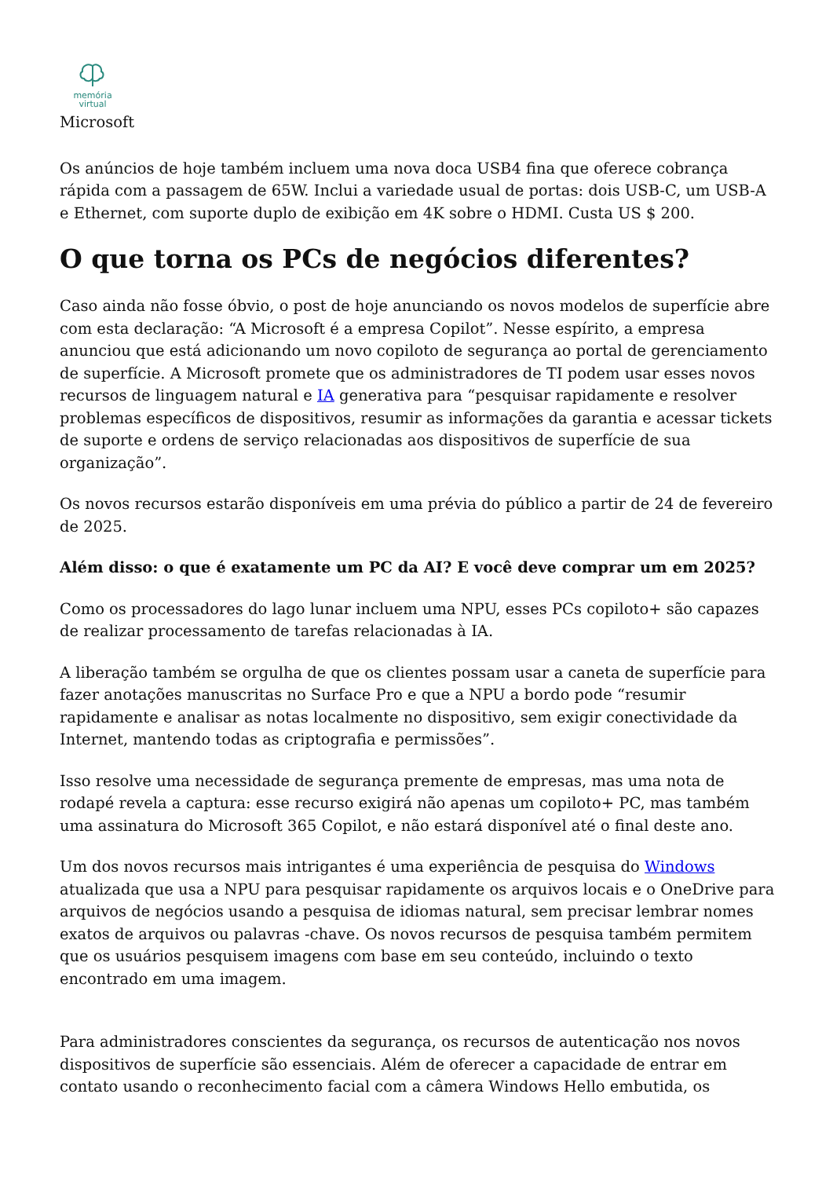memória
virtual
Microsoft
Os anúncios de hoje também incluem uma nova doca USB4 fina que oferece cobrança rápida com a passagem de 65W. Inclui a variedade usual de portas: dois USB-C, um USB-A e Ethernet, com suporte duplo de exibição em 4K sobre o HDMI. Custa US $ 200.
O que torna os PCs de negócios diferentes?
Caso ainda não fosse óbvio, o post de hoje anunciando os novos modelos de superfície abre com esta declaração: “A Microsoft é a empresa Copilot”. Nesse espírito, a empresa anunciou que está adicionando um novo copiloto de segurança ao portal de gerenciamento de superfície. A Microsoft promete que os administradores de TI podem usar esses novos recursos de linguagem natural e IA generativa para “pesquisar rapidamente e resolver problemas específicos de dispositivos, resumir as informações da garantia e acessar tickets de suporte e ordens de serviço relacionadas aos dispositivos de superfície de sua organização”.
Os novos recursos estarão disponíveis em uma prévia do público a partir de 24 de fevereiro de 2025.
Além disso: o que é exatamente um PC da AI? E você deve comprar um em 2025?
Como os processadores do lago lunar incluem uma NPU, esses PCs copiloto+ são capazes de realizar processamento de tarefas relacionadas à IA.
A liberação também se orgulha de que os clientes possam usar a caneta de superfície para fazer anotações manuscritas no Surface Pro e que a NPU a bordo pode “resumir rapidamente e analisar as notas localmente no dispositivo, sem exigir conectividade da Internet, mantendo todas as criptografia e permissões”.
Isso resolve uma necessidade de segurança premente de empresas, mas uma nota de rodapé revela a captura: esse recurso exigirá não apenas um copiloto+ PC, mas também uma assinatura do Microsoft 365 Copilot, e não estará disponível até o final deste ano.
Um dos novos recursos mais intrigantes é uma experiência de pesquisa do Windows atualizada que usa a NPU para pesquisar rapidamente os arquivos locais e o OneDrive para arquivos de negócios usando a pesquisa de idiomas natural, sem precisar lembrar nomes exatos de arquivos ou palavras -chave. Os novos recursos de pesquisa também permitem que os usuários pesquisem imagens com base em seu conteúdo, incluindo o texto encontrado em uma imagem.
Para administradores conscientes da segurança, os recursos de autenticação nos novos dispositivos de superfície são essenciais. Além de oferecer a capacidade de entrar em contato usando o reconhecimento facial com a câmera Windows Hello embutida, os